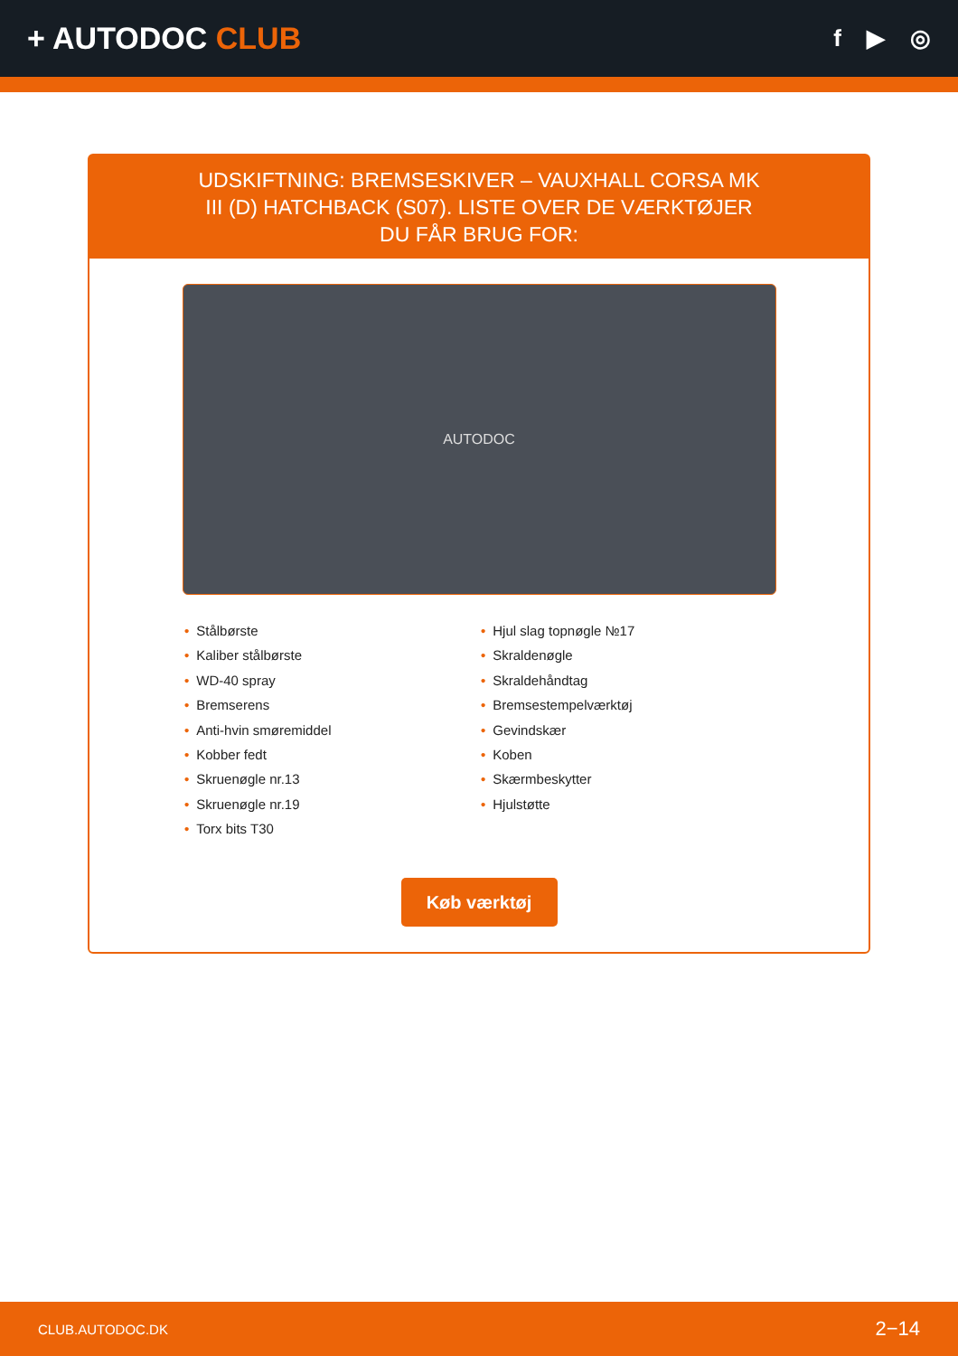+ AUTODOC CLUB
f ▶ ◎
UDSKIFTNING: BREMSESKIVER – VAUXHALL CORSA MK III (D) HATCHBACK (S07). LISTE OVER DE VÆRKTØJER DU FÅR BRUG FOR:
AUTODOC
• Stålbørste
• Kaliber stålbørste
• WD-40 spray
• Bremserens
• Anti-hvin smøremiddel
• Kobber fedt
• Skruenøgle nr.13
• Skruenøgle nr.19
• Torx bits T30
• Hjul slag topnøgle №17
• Skraldenøgle
• Skraldehåndtag
• Bremsestempelværktøj
• Gevindskær
• Koben
• Skærmbeskytter
• Hjulstøtte
Køb værktøj
CLUB.AUTODOC.DK 2−14